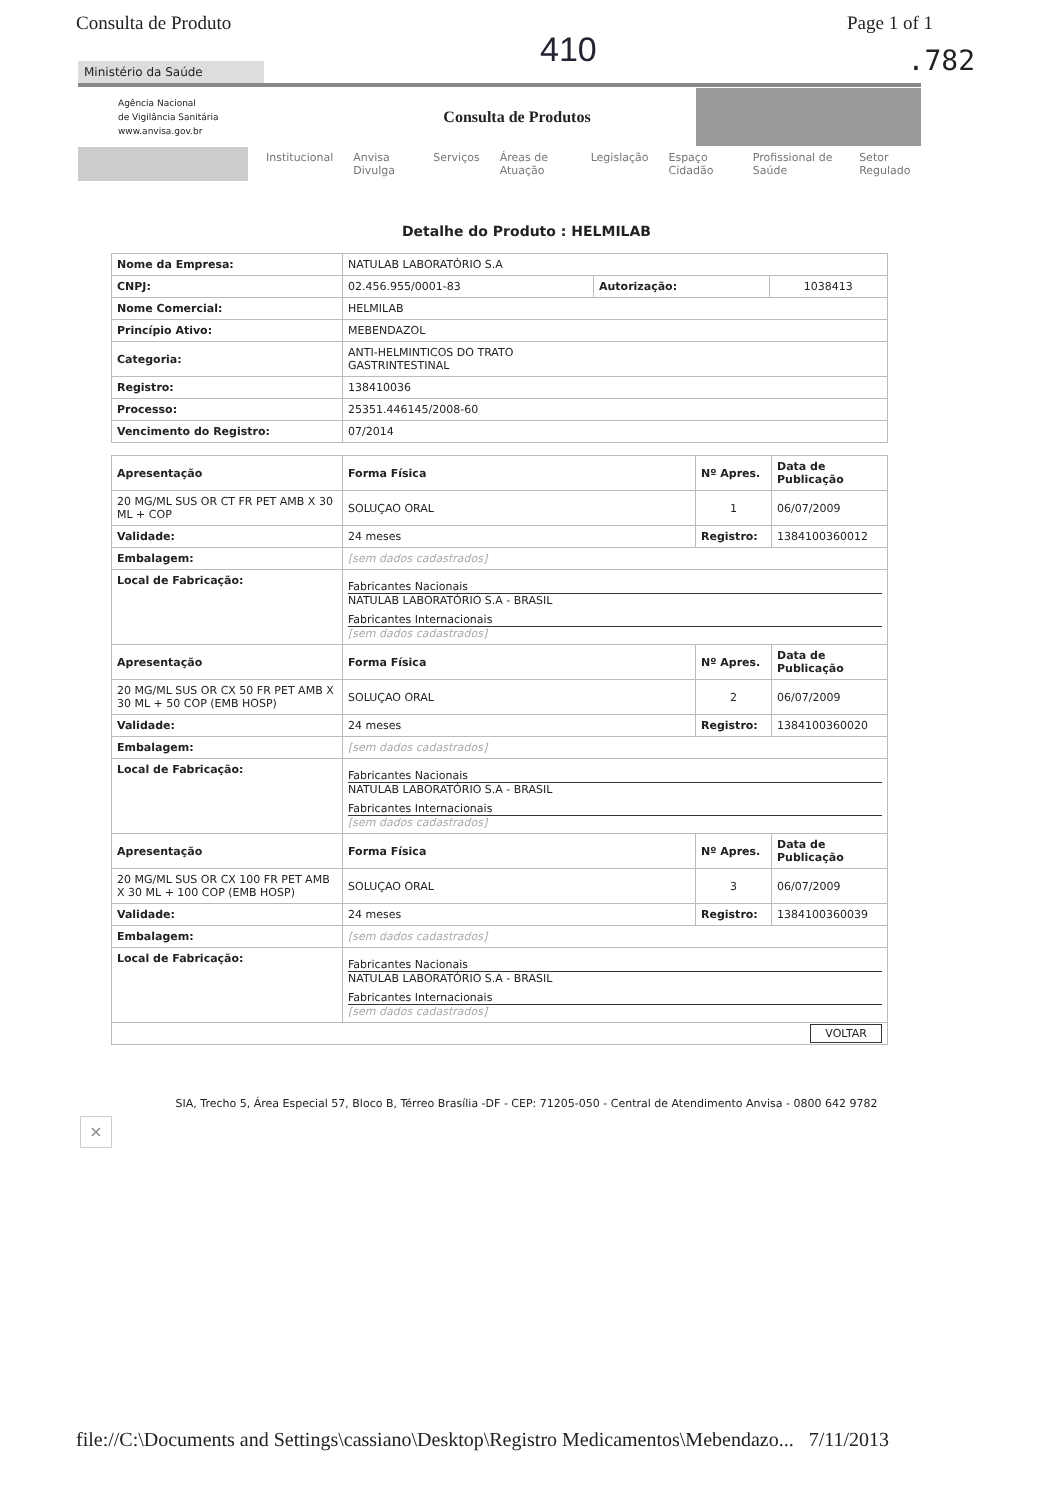Consulta de Produto Page 1 of 1
410
.782
Ministério da Saúde
Agência Nacional
de Vigilância Sanitária
www.anvisa.gov.br
Consulta de Produtos
Institucional Anvisa Divulga Serviços Áreas de Atuação Legislação Espaço Cidadão Profissional de Saúde Setor Regulado
Detalhe do Produto : HELMILAB
| Nome da Empresa: | NATULAB LABORATÓRIO S.A | | |
| CNPJ: | 02.456.955/0001-83 | Autorização: | 1038413 |
| Nome Comercial: | HELMILAB | | |
| Princípio Ativo: | MEBENDAZOL | | |
| Categoria: | ANTI-HELMINTICOS DO TRATO GASTRINTESTINAL | | |
| Registro: | 138410036 | | |
| Processo: | 25351.446145/2008-60 | | |
| Vencimento do Registro: | 07/2014 | | |
| Apresentação | Forma Física | Nº Apres. | Data de Publicação |
| --- | --- | --- | --- |
| 20 MG/ML SUS OR CT FR PET AMB X 30 ML + COP | SOLUÇAO ORAL | 1 | 06/07/2009 |
| Validade: | 24 meses | Registro: | 1384100360012 |
| Embalagem: | [sem dados cadastrados] | | |
| Local de Fabricação: | Fabricantes Nacionais NATULAB LABORATÓRIO S.A - BRASIL Fabricantes Internacionais [sem dados cadastrados] | | |
| Apresentação | Forma Física | Nº Apres. | Data de Publicação |
| 20 MG/ML SUS OR CX 50 FR PET AMB X 30 ML + 50 COP (EMB HOSP) | SOLUÇAO ORAL | 2 | 06/07/2009 |
| Validade: | 24 meses | Registro: | 1384100360020 |
| Embalagem: | [sem dados cadastrados] | | |
| Local de Fabricação: | Fabricantes Nacionais NATULAB LABORATÓRIO S.A - BRASIL Fabricantes Internacionais [sem dados cadastrados] | | |
| Apresentação | Forma Física | Nº Apres. | Data de Publicação |
| 20 MG/ML SUS OR CX 100 FR PET AMB X 30 ML + 100 COP (EMB HOSP) | SOLUÇAO ORAL | 3 | 06/07/2009 |
| Validade: | 24 meses | Registro: | 1384100360039 |
| Embalagem: | [sem dados cadastrados] | | |
| Local de Fabricação: | Fabricantes Nacionais NATULAB LABORATÓRIO S.A - BRASIL Fabricantes Internacionais [sem dados cadastrados] | | |
| VOLTAR | | | |
SIA, Trecho 5, Área Especial 57, Bloco B, Térreo Brasília -DF - CEP: 71205-050 - Central de Atendimento Anvisa - 0800 642 9782
×
file://C:\Documents and Settings\cassiano\Desktop\Registro Medicamentos\Mebendazo... 7/11/2013